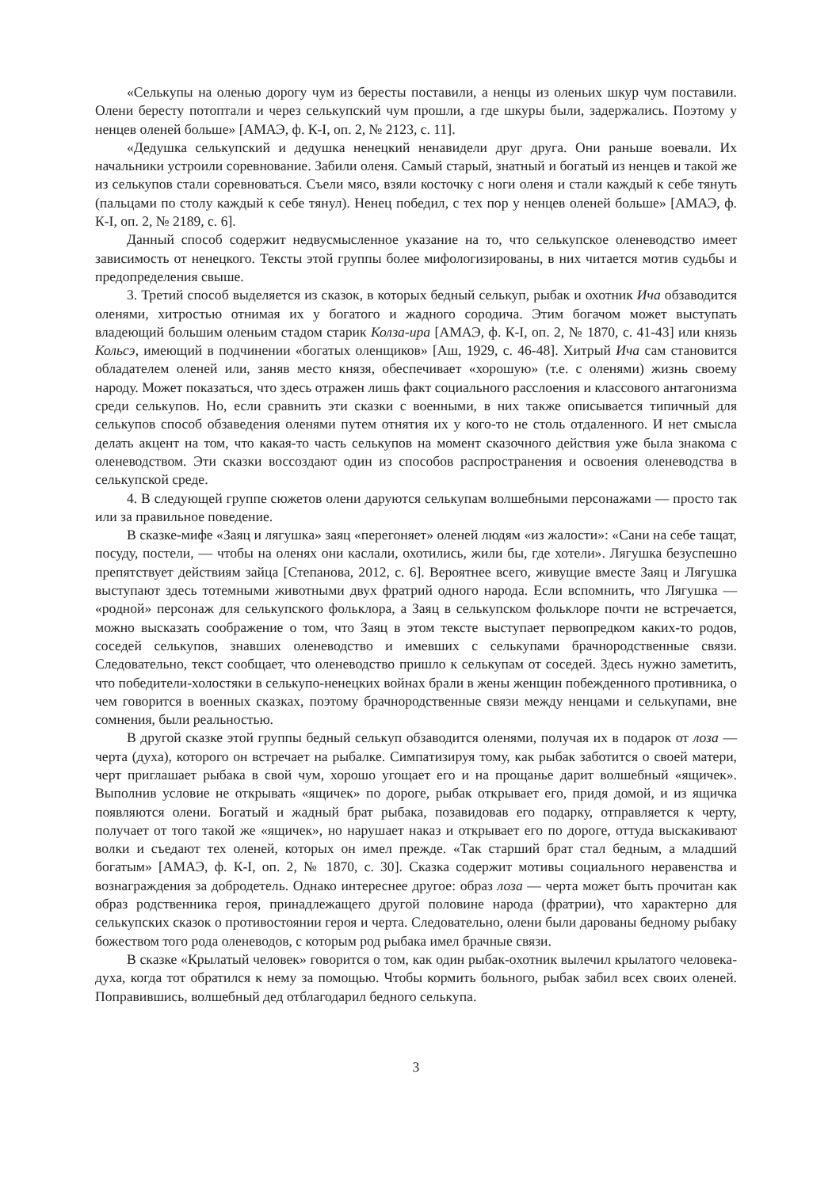«Селькупы на оленью дорогу чум из бересты поставили, а ненцы из оленьих шкур чум поставили. Олени бересту потоптали и через селькупский чум прошли, а где шкуры были, задержались. Поэтому у ненцев оленей больше» [АМАЭ, ф. К-I, оп. 2, № 2123, с. 11].
«Дедушка селькупский и дедушка ненецкий ненавидели друг друга. Они раньше воевали. Их начальники устроили соревнование. Забили оленя. Самый старый, знатный и богатый из ненцев и такой же из селькупов стали соревноваться. Съели мясо, взяли косточку с ноги оленя и стали каждый к себе тянуть (пальцами по столу каждый к себе тянул). Ненец победил, с тех пор у ненцев оленей больше» [АМАЭ, ф. К-I, оп. 2, № 2189, с. 6].
Данный способ содержит недвусмысленное указание на то, что селькупское оленеводство имеет зависимость от ненецкого. Тексты этой группы более мифологизированы, в них читается мотив судьбы и предопределения свыше.
3. Третий способ выделяется из сказок, в которых бедный селькуп, рыбак и охотник Ича обзаводится оленями, хитростью отнимая их у богатого и жадного сородича. Этим богачом может выступать владеющий большим оленьим стадом старик Колза-ира [АМАЭ, ф. К-I, оп. 2, № 1870, с. 41-43] или князь Кольсэ, имеющий в подчинении «богатых оленщиков» [Аш, 1929, с. 46-48]. Хитрый Ича сам становится обладателем оленей или, заняв место князя, обеспечивает «хорошую» (т.е. с оленями) жизнь своему народу. Может показаться, что здесь отражен лишь факт социального расслоения и классового антагонизма среди селькупов. Но, если сравнить эти сказки с военными, в них также описывается типичный для селькупов способ обзаведения оленями путем отнятия их у кого-то не столь отдаленного. И нет смысла делать акцент на том, что какая-то часть селькупов на момент сказочного действия уже была знакома с оленеводством. Эти сказки воссоздают один из способов распространения и освоения оленеводства в селькупской среде.
4. В следующей группе сюжетов олени даруются селькупам волшебными персонажами — просто так или за правильное поведение.
В сказке-мифе «Заяц и лягушка» заяц «перегоняет» оленей людям «из жалости»: «Сани на себе тащат, посуду, постели, — чтобы на оленях они каслали, охотились, жили бы, где хотели». Лягушка безуспешно препятствует действиям зайца [Степанова, 2012, с. 6]. Вероятнее всего, живущие вместе Заяц и Лягушка выступают здесь тотемными животными двух фратрий одного народа. Если вспомнить, что Лягушка — «родной» персонаж для селькупского фольклора, а Заяц в селькупском фольклоре почти не встречается, можно высказать соображение о том, что Заяц в этом тексте выступает первопредком каких-то родов, соседей селькупов, знавших оленеводство и имевших с селькупами брачнородственные связи. Следовательно, текст сообщает, что оленеводство пришло к селькупам от соседей. Здесь нужно заметить, что победители-холостяки в селькупо-ненецких войнах брали в жены женщин побежденного противника, о чем говорится в военных сказках, поэтому брачнородственные связи между ненцами и селькупами, вне сомнения, были реальностью.
В другой сказке этой группы бедный селькуп обзаводится оленями, получая их в подарок от лоза — черта (духа), которого он встречает на рыбалке. Симпатизируя тому, как рыбак заботится о своей матери, черт приглашает рыбака в свой чум, хорошо угощает его и на прощанье дарит волшебный «ящичек». Выполнив условие не открывать «ящичек» по дороге, рыбак открывает его, придя домой, и из ящичка появляются олени. Богатый и жадный брат рыбака, позавидовав его подарку, отправляется к черту, получает от того такой же «ящичек», но нарушает наказ и открывает его по дороге, оттуда выскакивают волки и съедают тех оленей, которых он имел прежде. «Так старший брат стал бедным, а младший богатым» [АМАЭ, ф. К-I, оп. 2, № 1870, с. 30]. Сказка содержит мотивы социального неравенства и вознаграждения за добродетель. Однако интереснее другое: образ лоза — черта может быть прочитан как образ родственника героя, принадлежащего другой половине народа (фратрии), что характерно для селькупских сказок о противостоянии героя и черта. Следовательно, олени были дарованы бедному рыбаку божеством того рода оленеводов, с которым род рыбака имел брачные связи.
В сказке «Крылатый человек» говорится о том, как один рыбак-охотник вылечил крылатого человека-духа, когда тот обратился к нему за помощью. Чтобы кормить больного, рыбак забил всех своих оленей. Поправившись, волшебный дед отблагодарил бедного селькупа.
3